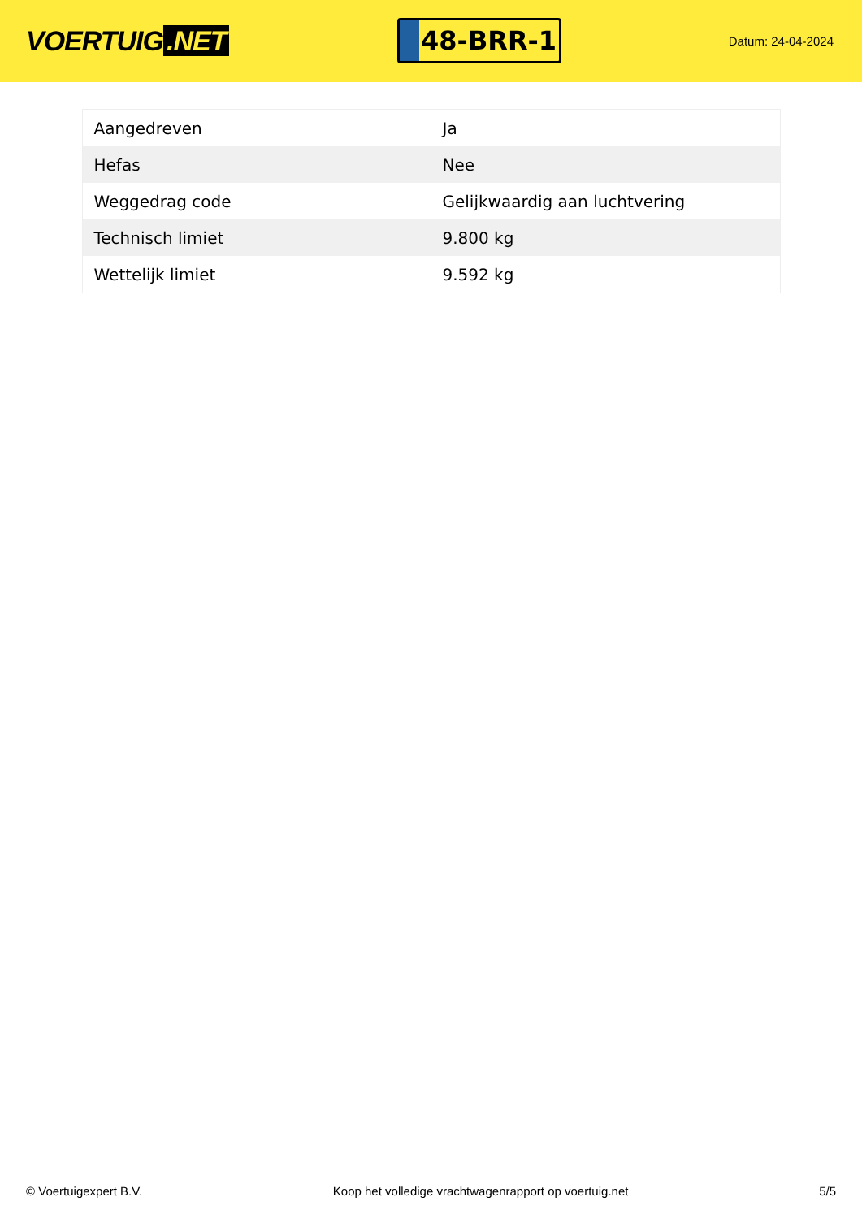VOERTUIG.NET
48-BRR-1
Datum: 24-04-2024
| Aangedreven | Ja |
| Hefas | Nee |
| Weggedrag code | Gelijkwaardig aan luchtvering |
| Technisch limiet | 9.800 kg |
| Wettelijk limiet | 9.592 kg |
© Voertuigexpert B.V. Koop het volledige vrachtwagenrapport op voertuig.net 5/5